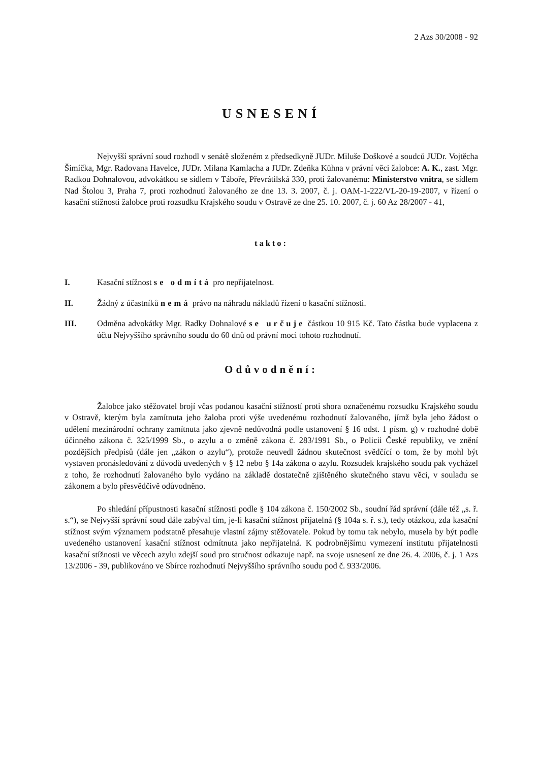2 Azs 30/2008 - 92
USNESENÍ
Nejvyšší správní soud rozhodl v senátě složeném z předsedkyně JUDr. Miluše Doškové a soudců JUDr. Vojtěcha Šimíčka, Mgr. Radovana Havelce, JUDr. Milana Kamlacha a JUDr. Zdeňka Kühna v právní věci žalobce: A. K., zast. Mgr. Radkou Dohnalovou, advokátkou se sídlem v Táboře, Převrátilská 330, proti žalovanému: Ministerstvo vnitra, se sídlem Nad Štolou 3, Praha 7, proti rozhodnutí žalovaného ze dne 13. 3. 2007, č. j. OAM-1-222/VL-20-19-2007, v řízení o kasační stížnosti žalobce proti rozsudku Krajského soudu v Ostravě ze dne 25. 10. 2007, č. j. 60 Az 28/2007 - 41,
takto:
I. Kasační stížnost se odmítá pro nepřijatelnost.
II. Žádný z účastníků nemá právo na náhradu nákladů řízení o kasační stížnosti.
III. Odměna advokátky Mgr. Radky Dohnalové se určuje částkou 10 915 Kč. Tato částka bude vyplacena z účtu Nejvyššího správního soudu do 60 dnů od právní moci tohoto rozhodnutí.
Odůvodnění:
Žalobce jako stěžovatel brojí včas podanou kasační stížností proti shora označenému rozsudku Krajského soudu v Ostravě, kterým byla zamítnuta jeho žaloba proti výše uvedenému rozhodnutí žalovaného, jímž byla jeho žádost o udělení mezinárodní ochrany zamítnuta jako zjevně nedůvodná podle ustanovení § 16 odst. 1 písm. g) v rozhodné době účinného zákona č. 325/1999 Sb., o azylu a o změně zákona č. 283/1991 Sb., o Policii České republiky, ve znění pozdějších předpisů (dále jen „zákon o azylu“), protože neuvedl žádnou skutečnost svědčící o tom, že by mohl být vystaven pronásledování z důvodů uvedených v § 12 nebo § 14a zákona o azylu. Rozsudek krajského soudu pak vycházel z toho, že rozhodnutí žalovaného bylo vydáno na základě dostatečně zjištěného skutečného stavu věci, v souladu se zákonem a bylo přesvědčivě odůvodněno.
Po shledání přípustnosti kasační stížnosti podle § 104 zákona č. 150/2002 Sb., soudní řád správní (dále též „s. ř. s.“), se Nejvyšší správní soud dále zabýval tím, je-li kasační stížnost přijatelná (§ 104a s. ř. s.), tedy otázkou, zda kasační stížnost svým významem podstatně přesahuje vlastní zájmy stěžovatele. Pokud by tomu tak nebylo, musela by být podle uvedeného ustanovení kasační stížnost odmítnuta jako nepřijatelná. K podrobnějšímu vymezení institutu přijatelnosti kasační stížnosti ve věcech azylu zdejší soud pro stručnost odkazuje např. na svoje usnesení ze dne 26. 4. 2006, č. j. 1 Azs 13/2006 - 39, publikováno ve Sbírce rozhodnutí Nejvyššího správního soudu pod č. 933/2006.